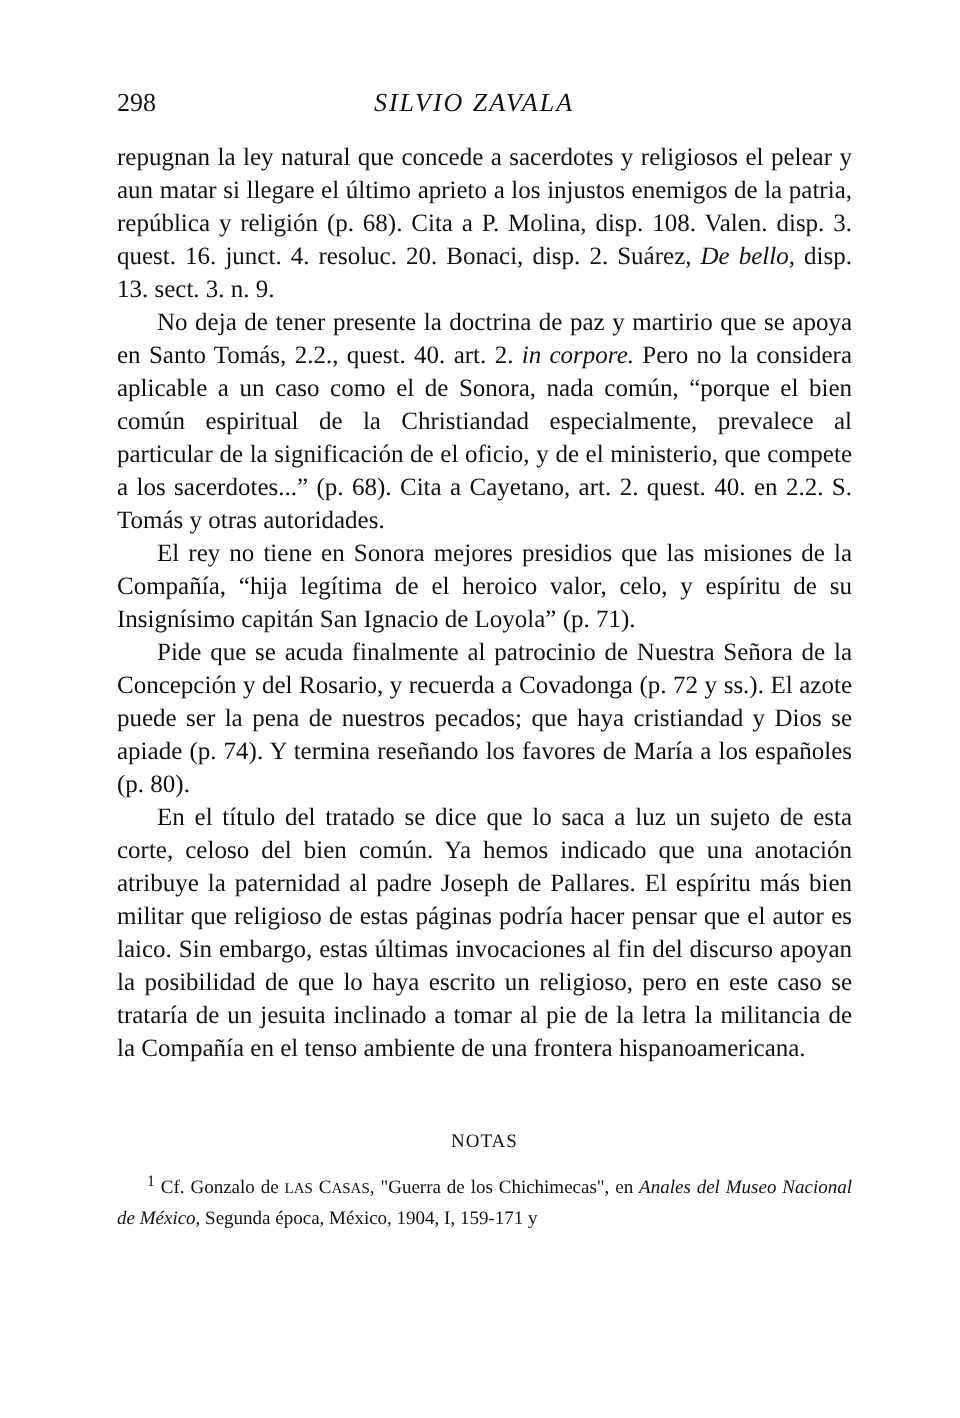298 SILVIO ZAVALA
repugnan la ley natural que concede a sacerdotes y religiosos el pelear y aun matar si llegare el último aprieto a los injustos enemigos de la patria, república y religión (p. 68). Cita a P. Molina, disp. 108. Valen. disp. 3. quest. 16. junct. 4. resoluc. 20. Bonaci, disp. 2. Suárez, De bello, disp. 13. sect. 3. n. 9.
No deja de tener presente la doctrina de paz y martirio que se apoya en Santo Tomás, 2.2., quest. 40. art. 2. in corpore. Pero no la considera aplicable a un caso como el de Sonora, nada común, “porque el bien común espiritual de la Christiandad especialmente, prevalece al particular de la significación de el oficio, y de el ministerio, que compete a los sacerdotes...” (p. 68). Cita a Cayetano, art. 2. quest. 40. en 2.2. S. Tomás y otras autoridades.
El rey no tiene en Sonora mejores presidios que las misiones de la Compañía, “hija legítima de el heroico valor, celo, y espíritu de su Insignísimo capitán San Ignacio de Loyola” (p. 71).
Pide que se acuda finalmente al patrocinio de Nuestra Señora de la Concepción y del Rosario, y recuerda a Covadonga (p. 72 y ss.). El azote puede ser la pena de nuestros pecados; que haya cristiandad y Dios se apiade (p. 74). Y termina reseñando los favores de María a los españoles (p. 80).
En el título del tratado se dice que lo saca a luz un sujeto de esta corte, celoso del bien común. Ya hemos indicado que una anotación atribuye la paternidad al padre Joseph de Pallares. El espíritu más bien militar que religioso de estas páginas podría hacer pensar que el autor es laico. Sin embargo, estas últimas invocaciones al fin del discurso apoyan la posibilidad de que lo haya escrito un religioso, pero en este caso se trataría de un jesuita inclinado a tomar al pie de la letra la militancia de la Compañía en el tenso ambiente de una frontera hispanoamericana.
NOTAS
<sup>1</sup> Cf. Gonzalo de LAS CASAS, "Guerra de los Chichimecas", en Anales del Museo Nacional de México, Segunda época, México, 1904, I, 159-171 y